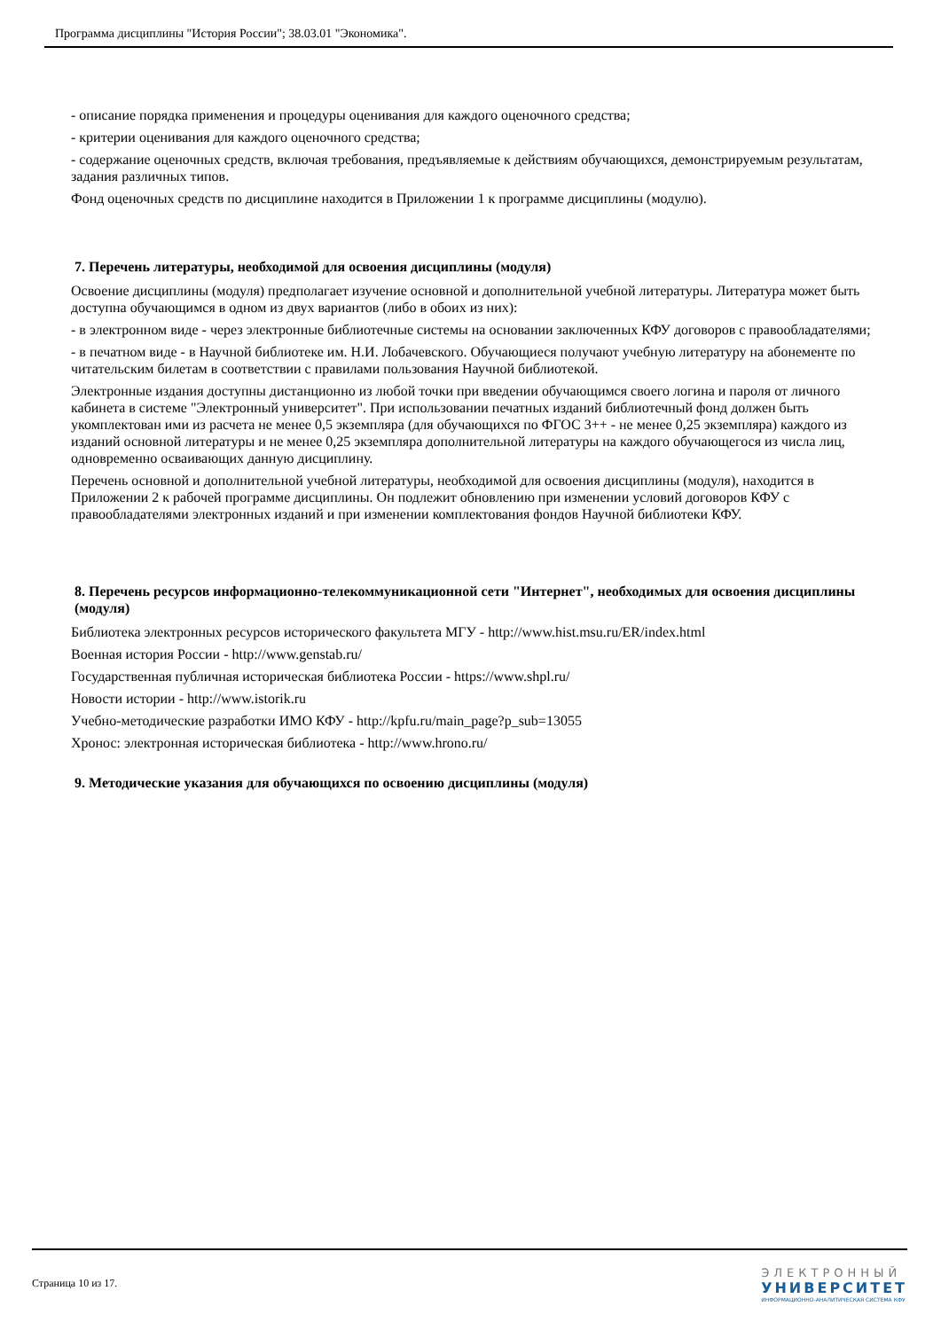Программа дисциплины "История России"; 38.03.01 "Экономика".
- описание порядка применения и процедуры оценивания для каждого оценочного средства;
- критерии оценивания для каждого оценочного средства;
- содержание оценочных средств, включая требования, предъявляемые к действиям обучающихся, демонстрируемым результатам, задания различных типов.
Фонд оценочных средств по дисциплине находится в Приложении 1 к программе дисциплины (модулю).
7. Перечень литературы, необходимой для освоения дисциплины (модуля)
Освоение дисциплины (модуля) предполагает изучение основной и дополнительной учебной литературы. Литература может быть доступна обучающимся в одном из двух вариантов (либо в обоих из них):
- в электронном виде - через электронные библиотечные системы на основании заключенных КФУ договоров с правообладателями;
- в печатном виде - в Научной библиотеке им. Н.И. Лобачевского. Обучающиеся получают учебную литературу на абонементе по читательским билетам в соответствии с правилами пользования Научной библиотекой.
Электронные издания доступны дистанционно из любой точки при введении обучающимся своего логина и пароля от личного кабинета в системе "Электронный университет". При использовании печатных изданий библиотечный фонд должен быть укомплектован ими из расчета не менее 0,5 экземпляра (для обучающихся по ФГОС 3++ - не менее 0,25 экземпляра) каждого из изданий основной литературы и не менее 0,25 экземпляра дополнительной литературы на каждого обучающегося из числа лиц, одновременно осваивающих данную дисциплину.
Перечень основной и дополнительной учебной литературы, необходимой для освоения дисциплины (модуля), находится в Приложении 2 к рабочей программе дисциплины. Он подлежит обновлению при изменении условий договоров КФУ с правообладателями электронных изданий и при изменении комплектования фондов Научной библиотеки КФУ.
8. Перечень ресурсов информационно-телекоммуникационной сети "Интернет", необходимых для освоения дисциплины (модуля)
Библиотека электронных ресурсов исторического факультета МГУ - http://www.hist.msu.ru/ER/index.html
Военная история России - http://www.genstab.ru/
Государственная публичная историческая библиотека России - https://www.shpl.ru/
Новости истории - http://www.istorik.ru
Учебно-методические разработки ИМО КФУ - http://kpfu.ru/main_page?p_sub=13055
Хронос: электронная историческая библиотека - http://www.hrono.ru/
9. Методические указания для обучающихся по освоению дисциплины (модуля)
Страница 10 из 17.
ЭЛЕКТРОННЫЙ
УНИВЕРСИТЕТ
ИНФОРМАЦИОННО-АНАЛИТИЧЕСКАЯ СИСТЕМА КФУ